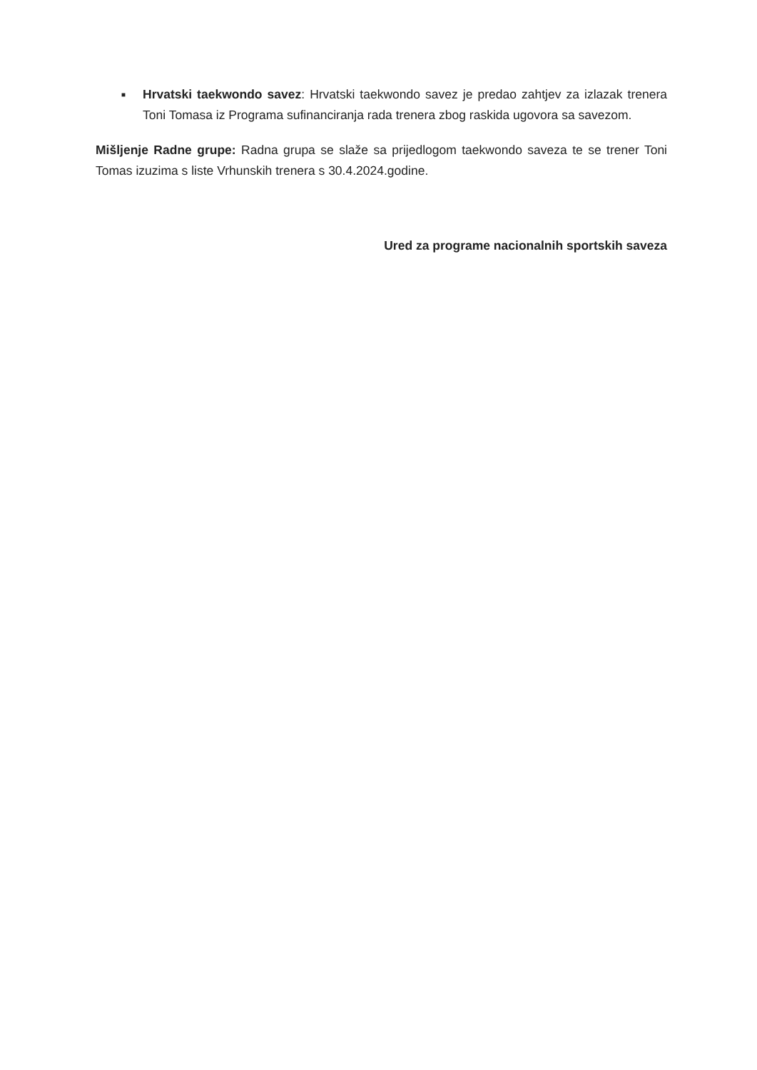■
Hrvatski taekwondo savez: Hrvatski taekwondo savez je predao zahtjev za izlazak trenera Toni Tomasa iz Programa sufinanciranja rada trenera zbog raskida ugovora sa savezom.
Mišljenje Radne grupe: Radna grupa se slaže sa prijedlogom taekwondo saveza te se trener Toni Tomas izuzima s liste Vrhunskih trenera s 30.4.2024.godine.
Ured za programe nacionalnih sportskih saveza